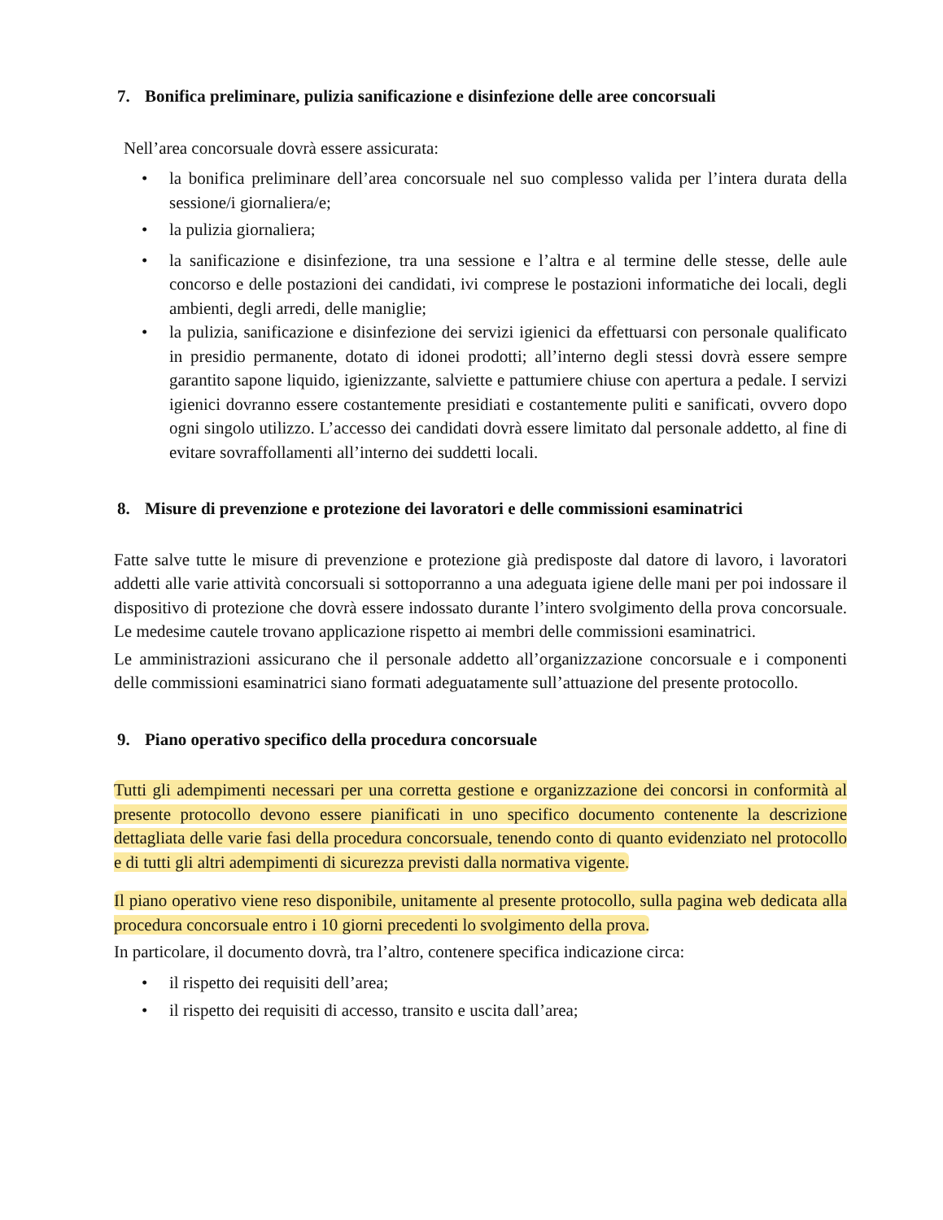7. Bonifica preliminare, pulizia sanificazione e disinfezione delle aree concorsuali
Nell’area concorsuale dovrà essere assicurata:
• la bonifica preliminare dell’area concorsuale nel suo complesso valida per l’intera durata della sessione/i giornaliera/e;
• la pulizia giornaliera;
• la sanificazione e disinfezione, tra una sessione e l’altra e al termine delle stesse, delle aule concorso e delle postazioni dei candidati, ivi comprese le postazioni informatiche dei locali, degli ambienti, degli arredi, delle maniglie;
• la pulizia, sanificazione e disinfezione dei servizi igienici da effettuarsi con personale qualificato in presidio permanente, dotato di idonei prodotti; all’interno degli stessi dovrà essere sempre garantito sapone liquido, igienizzante, salviette e pattumiere chiuse con apertura a pedale. I servizi igienici dovranno essere costantemente presidiati e costantemente puliti e sanificati, ovvero dopo ogni singolo utilizzo. L’accesso dei candidati dovrà essere limitato dal personale addetto, al fine di evitare sovraffollamenti all’interno dei suddetti locali.
8. Misure di prevenzione e protezione dei lavoratori e delle commissioni esaminatrici
Fatte salve tutte le misure di prevenzione e protezione già predisposte dal datore di lavoro, i lavoratori addetti alle varie attività concorsuali si sottoporranno a una adeguata igiene delle mani per poi indossare il dispositivo di protezione che dovrà essere indossato durante l’intero svolgimento della prova concorsuale. Le medesime cautele trovano applicazione rispetto ai membri delle commissioni esaminatrici.
Le amministrazioni assicurano che il personale addetto all’organizzazione concorsuale e i componenti delle commissioni esaminatrici siano formati adeguatamente sull’attuazione del presente protocollo.
9. Piano operativo specifico della procedura concorsuale
Tutti gli adempimenti necessari per una corretta gestione e organizzazione dei concorsi in conformità al presente protocollo devono essere pianificati in uno specifico documento contenente la descrizione dettagliata delle varie fasi della procedura concorsuale, tenendo conto di quanto evidenziato nel protocollo e di tutti gli altri adempimenti di sicurezza previsti dalla normativa vigente.
Il piano operativo viene reso disponibile, unitamente al presente protocollo, sulla pagina web dedicata alla procedura concorsuale entro i 10 giorni precedenti lo svolgimento della prova.
In particolare, il documento dovrà, tra l’altro, contenere specifica indicazione circa:
• il rispetto dei requisiti dell’area;
• il rispetto dei requisiti di accesso, transito e uscita dall’area;